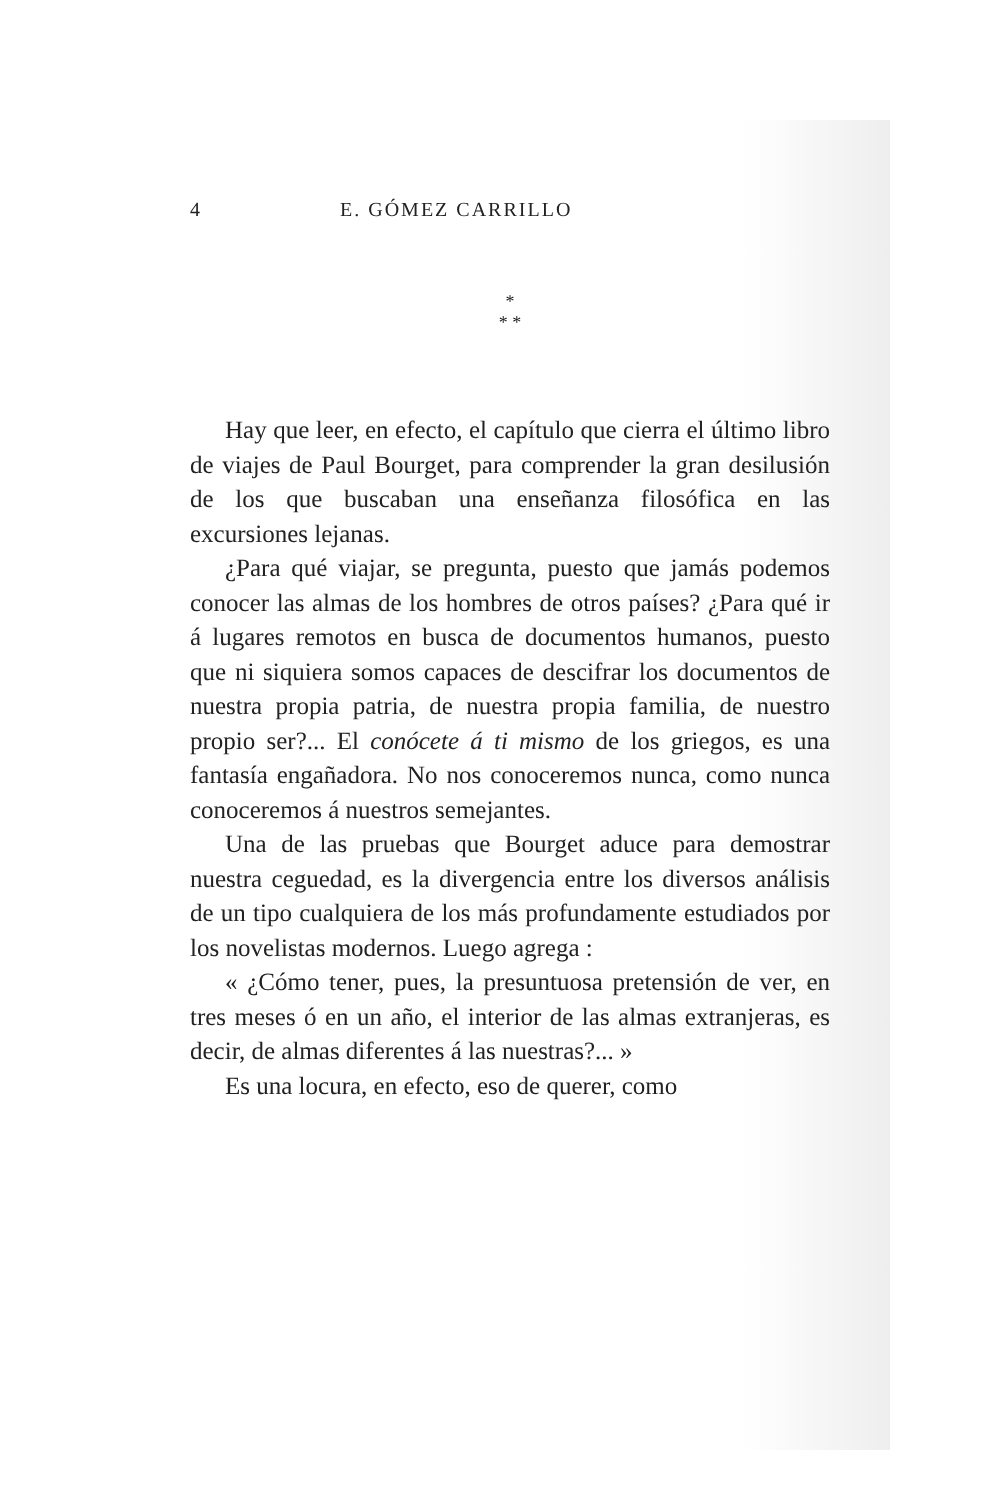4 E. GÓMEZ CARRILLO
*
* *
Hay que leer, en efecto, el capítulo que cierra el último libro de viajes de Paul Bourget, para comprender la gran desilusión de los que buscaban una enseñanza filosófica en las excursiones lejanas.
¿Para qué viajar, se pregunta, puesto que jamás podemos conocer las almas de los hombres de otros países? ¿Para qué ir á lugares remotos en busca de documentos humanos, puesto que ni siquiera somos capaces de descifrar los documentos de nuestra propia patria, de nuestra propia familia, de nuestro propio ser?... El conócete á ti mismo de los griegos, es una fantasía engañadora. No nos conoceremos nunca, como nunca conoceremos á nuestros semejantes.
Una de las pruebas que Bourget aduce para demostrar nuestra ceguedad, es la divergencia entre los diversos análisis de un tipo cualquiera de los más profundamente estudiados por los novelistas modernos. Luego agrega :
« ¿Cómo tener, pues, la presuntuosa pretensión de ver, en tres meses ó en un año, el interior de las almas extranjeras, es decir, de almas diferentes á las nuestras?... »
Es una locura, en efecto, eso de querer, como